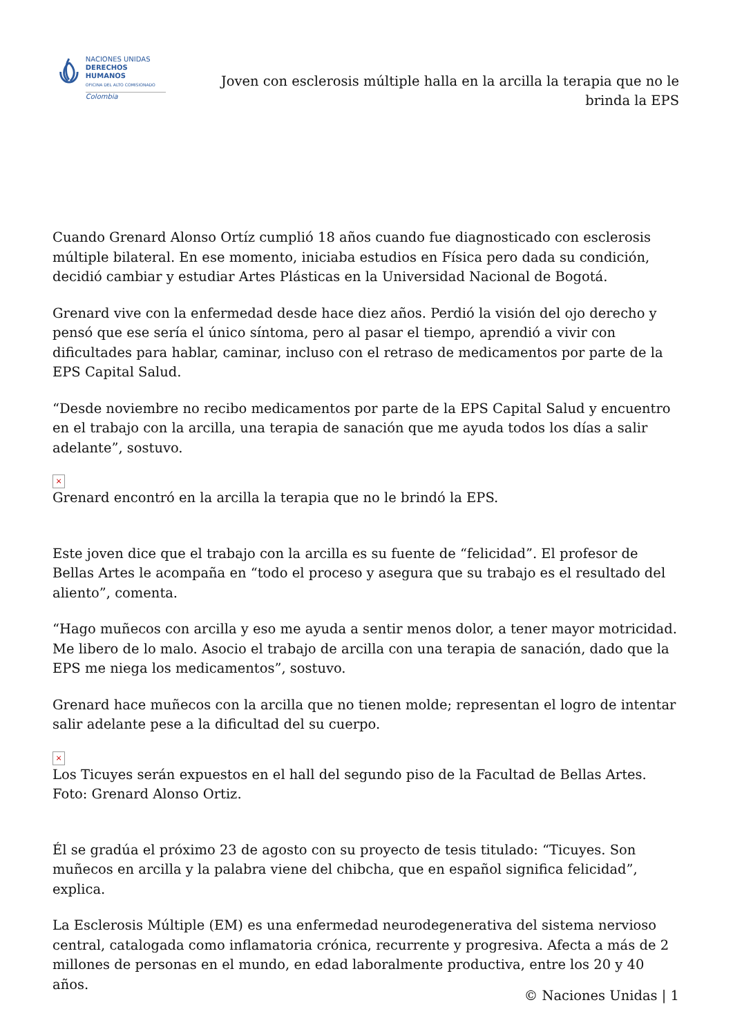NACIONES UNIDAS
DERECHOS HUMANOS
OFICINA DEL ALTO COMISIONADO
Colombia
Joven con esclerosis múltiple halla en la arcilla la terapia que no le brinda la EPS
Cuando Grenard Alonso Ortíz cumplió 18 años cuando fue diagnosticado con esclerosis múltiple bilateral. En ese momento, iniciaba estudios en Física pero dada su condición, decidió cambiar y estudiar Artes Plásticas en la Universidad Nacional de Bogotá.
Grenard vive con la enfermedad desde hace diez años. Perdió la visión del ojo derecho y pensó que ese sería el único síntoma, pero al pasar el tiempo, aprendió a vivir con dificultades para hablar, caminar, incluso con el retraso de medicamentos por parte de la EPS Capital Salud.
“Desde noviembre no recibo medicamentos por parte de la EPS Capital Salud y encuentro en el trabajo con la arcilla, una terapia de sanación que me ayuda todos los días a salir adelante”, sostuvo.
×
Grenard encontró en la arcilla la terapia que no le brindó la EPS.
Este joven dice que el trabajo con la arcilla es su fuente de “felicidad”. El profesor de Bellas Artes le acompaña en “todo el proceso y asegura que su trabajo es el resultado del aliento”, comenta.
“Hago muñecos con arcilla y eso me ayuda a sentir menos dolor, a tener mayor motricidad. Me libero de lo malo. Asocio el trabajo de arcilla con una terapia de sanación, dado que la EPS me niega los medicamentos”, sostuvo.
Grenard hace muñecos con la arcilla que no tienen molde; representan el logro de intentar salir adelante pese a la dificultad del su cuerpo.
×
Los Ticuyes serán expuestos en el hall del segundo piso de la Facultad de Bellas Artes. Foto: Grenard Alonso Ortiz.
Él se gradúa el próximo 23 de agosto con su proyecto de tesis titulado: “Ticuyes. Son muñecos en arcilla y la palabra viene del chibcha, que en español significa felicidad”, explica.
La Esclerosis Múltiple (EM) es una enfermedad neurodegenerativa del sistema nervioso central, catalogada como inflamatoria crónica, recurrente y progresiva. Afecta a más de 2 millones de personas en el mundo, en edad laboralmente productiva, entre los 20 y 40 años.
© Naciones Unidas | 1